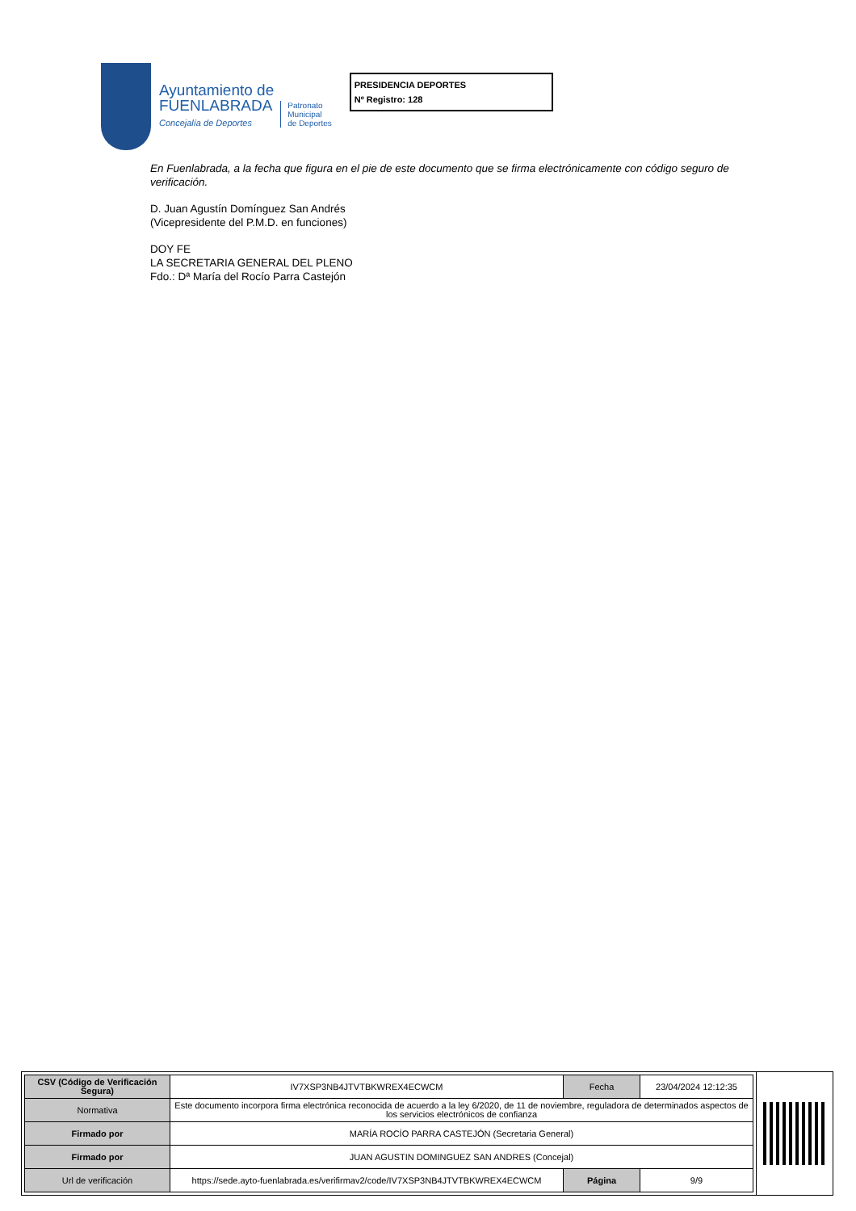Ayuntamiento de
FUENLABRADA
Concejalía de Deportes
Patronato
Municipal
de Deportes
PRESIDENCIA DEPORTES
Nº Registro: 128
En Fuenlabrada, a la fecha que figura en el pie de este documento que se firma electrónicamente con código seguro de verificación.
D. Juan Agustín Domínguez San Andrés
(Vicepresidente del P.M.D. en funciones)
DOY FE
LA SECRETARIA GENERAL DEL PLENO
Fdo.: Dª María del Rocío Parra Castejón
| CSV (Código de Verificación Segura) | IV7XSP3NB4JTVTBKWREX4ECWCM | Fecha | 23/04/2024 12:12:35 |
| Normativa | Este documento incorpora firma electrónica reconocida de acuerdo a la ley 6/2020, de 11 de noviembre, reguladora de determinados aspectos de los servicios electrónicos de confianza | | |
| Firmado por | MARÍA ROCÍO PARRA CASTEJÓN (Secretaria General) | | |
| Firmado por | JUAN AGUSTIN DOMINGUEZ SAN ANDRES (Concejal) | | |
| Url de verificación | https://sede.ayto-fuenlabrada.es/verifirmav2/code/IV7XSP3NB4JTVTBKWREX4ECWCM | Página | 9/9 |